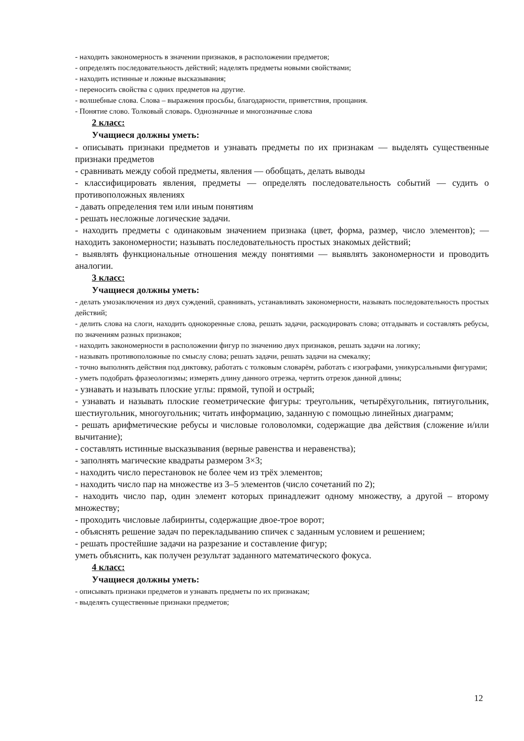- находить закономерность в значении признаков, в расположении предметов;
- определять последовательность действий; наделять предметы новыми свойствами;
- находить истинные и ложные высказывания;
- переносить свойства с одних предметов на другие.
- волшебные слова. Слова – выражения просьбы, благодарности, приветствия, прощания.
- Понятие слово. Толковый словарь. Однозначные и многозначные слова
2 класс:
Учащиеся должны уметь:
- описывать признаки предметов и узнавать предметы по их признакам — выделять существенные признаки предметов
- сравнивать между собой предметы, явления — обобщать, делать выводы
- классифицировать явления, предметы — определять последовательность событий — судить о противоположных явлениях
- давать определения тем или иным понятиям
- решать несложные логические задачи.
- находить предметы с одинаковым значением признака (цвет, форма, размер, число элементов); —находить закономерности; называть последовательность простых знакомых действий;
- выявлять функциональные отношения между понятиями — выявлять закономерности и проводить аналогии.
3 класс:
Учащиеся должны уметь:
- делать умозаключения из двух суждений, сравнивать, устанавливать закономерности, называть последовательность простых действий;
- делить слова на слоги, находить однокоренные слова, решать задачи, раскодировать слова; отгадывать и составлять ребусы, по значениям разных признаков;
- находить закономерности в расположении фигур по значению двух признаков, решать задачи на логику;
- называть противоположные по смыслу слова; решать задачи, решать задачи на смекалку;
- точно выполнять действия под диктовку, работать с толковым словарём, работать с изографами, уникурсальными фигурами;
- уметь подобрать фразеологизмы; измерять длину данного отрезка, чертить отрезок данной длины;
- узнавать и называть плоские углы: прямой, тупой и острый;
- узнавать и называть плоские геометрические фигуры: треугольник, четырёхугольник, пятиугольник, шестиугольник, многоугольник; читать информацию, заданную с помощью линейных диаграмм;
- решать арифметические ребусы и числовые головоломки, содержащие два действия (сложение и/или вычитание);
- составлять истинные высказывания (верные равенства и неравенства);
- заполнять магические квадраты размером 3×3;
- находить число перестановок не более чем из трёх элементов;
- находить число пар на множестве из 3–5 элементов (число сочетаний по 2);
- находить число пар, один элемент которых принадлежит одному множеству, а другой – второму множеству;
- проходить числовые лабиринты, содержащие двое-трое ворот;
- объяснять решение задач по перекладыванию спичек с заданным условием и решением;
- решать простейшие задачи на разрезание и составление фигур;
уметь объяснить, как получен результат заданного математического фокуса.
4 класс:
Учащиеся должны уметь:
- описывать признаки предметов и узнавать предметы по их признакам;
- выделять существенные признаки предметов;
12